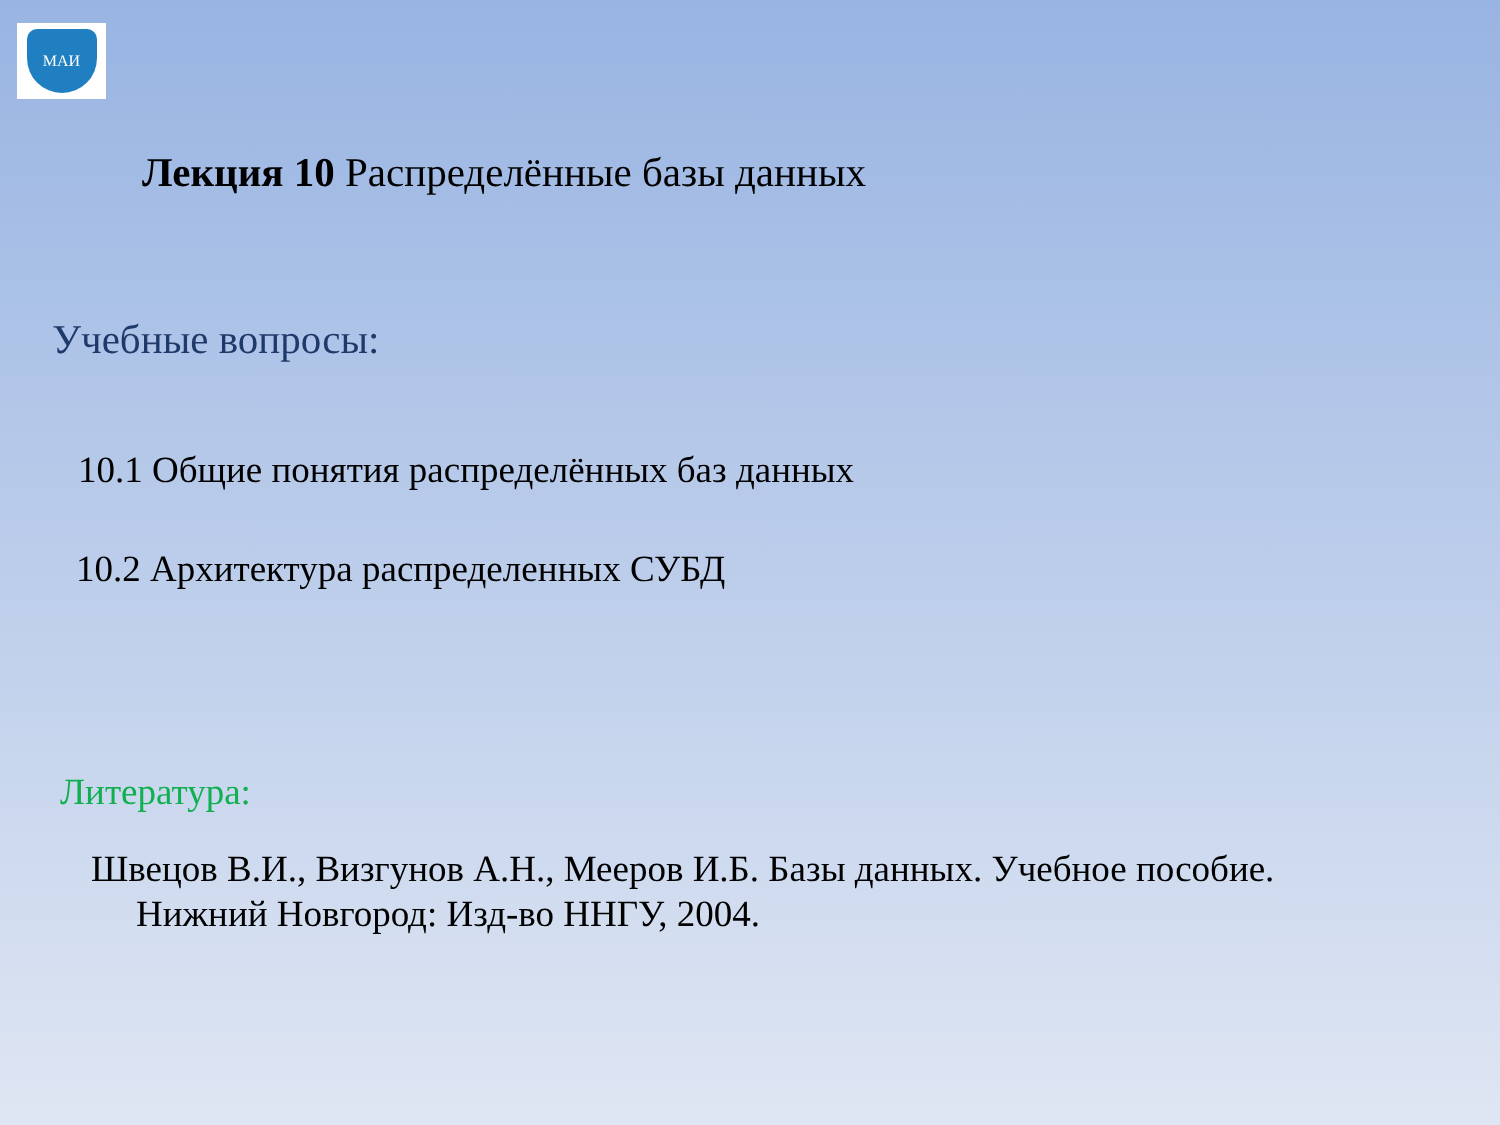МАИ
Лекция 10 Распределённые базы данных
Учебные вопросы:
10.1 Общие понятия распределённых баз данных
10.2 Архитектура распределенных СУБД
Литература:
Швецов В.И., Визгунов А.Н., Мееров И.Б. Базы данных. Учебное пособие.
Нижний Новгород: Изд-во ННГУ, 2004.